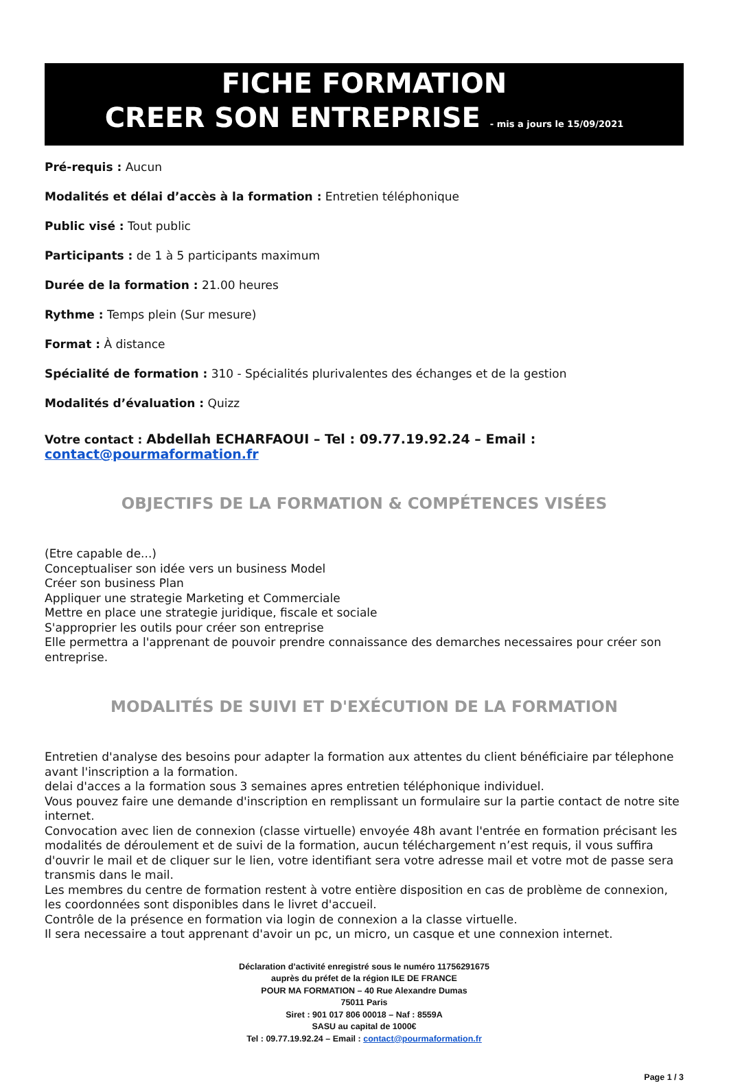FICHE FORMATION
CREER SON ENTREPRISE - mis a jours le 15/09/2021
Pré-requis : Aucun
Modalités et délai d’accès à la formation : Entretien téléphonique
Public visé : Tout public
Participants : de 1 à 5 participants maximum
Durée de la formation : 21.00 heures
Rythme : Temps plein (Sur mesure)
Format : À distance
Spécialité de formation : 310 - Spécialités plurivalentes des échanges et de la gestion
Modalités d’évaluation : Quizz
Votre contact : Abdellah ECHARFAOUI – Tel : 09.77.19.92.24 – Email : contact@pourmaformation.fr
OBJECTIFS DE LA FORMATION & COMPÉTENCES VISÉES
(Etre capable de...)
Conceptualiser son idée vers un business Model
Créer son business Plan
Appliquer une strategie Marketing et Commerciale
Mettre en place une strategie juridique, fiscale et sociale
S'approprier les outils pour créer son entreprise
Elle permettra a l'apprenant de pouvoir prendre connaissance des demarches necessaires pour créer son entreprise.
MODALITÉS DE SUIVI ET D'EXÉCUTION DE LA FORMATION
Entretien d'analyse des besoins pour adapter la formation aux attentes du client bénéficiaire par télephone avant l'inscription a la formation.
delai d'acces a la formation sous 3 semaines apres entretien téléphonique individuel.
Vous pouvez faire une demande d'inscription en remplissant un formulaire sur la partie contact de notre site internet.
Convocation avec lien de connexion (classe virtuelle) envoyée 48h avant l'entrée en formation précisant les modalités de déroulement et de suivi de la formation, aucun téléchargement n’est requis, il vous suffira d'ouvrir le mail et de cliquer sur le lien, votre identifiant sera votre adresse mail et votre mot de passe sera transmis dans le mail.
Les membres du centre de formation restent à votre entière disposition en cas de problème de connexion, les coordonnées sont disponibles dans le livret d'accueil.
Contrôle de la présence en formation via login de connexion a la classe virtuelle.
Il sera necessaire a tout apprenant d'avoir un pc, un micro, un casque et une connexion internet.
Déclaration d’activité enregistré sous le numéro 11756291675
auprès du préfet de la région ILE DE FRANCE
POUR MA FORMATION – 40 Rue Alexandre Dumas
75011 Paris
Siret : 901 017 806 00018 – Naf : 8559A
SASU au capital de 1000€
Tel : 09.77.19.92.24 – Email : contact@pourmaformation.fr
Page 1 / 3